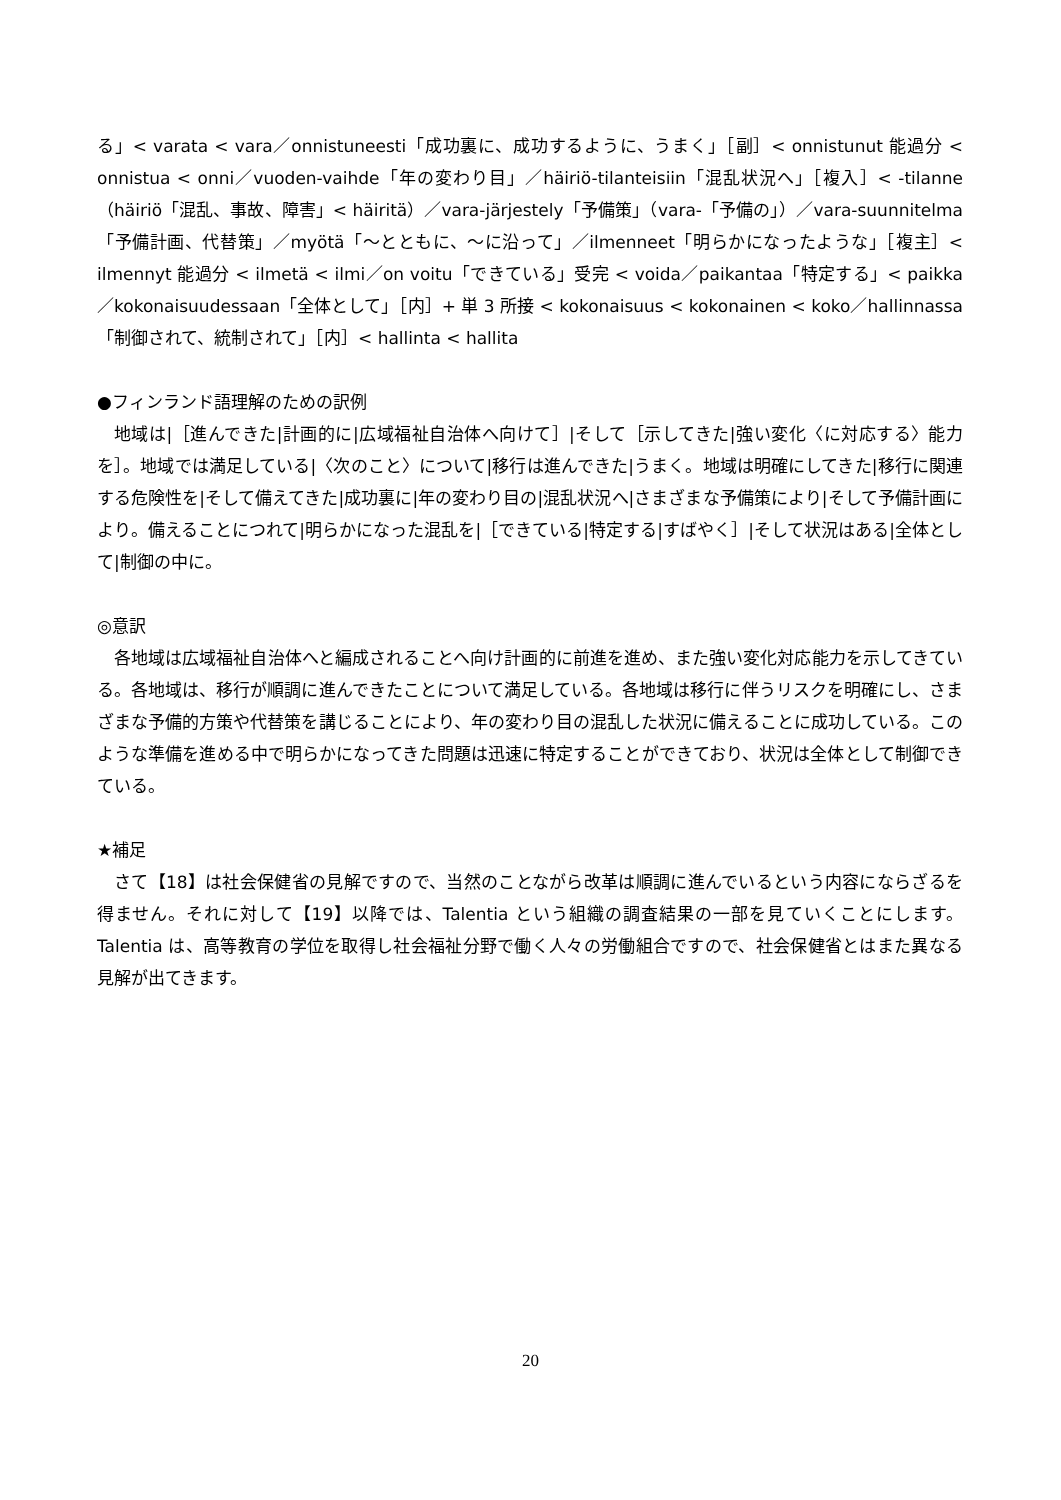る」< varata < vara／onnistuneesti「成功裏に、成功するように、うまく」［副］< onnistunut 能過分 < onnistua < onni／vuoden-vaihde「年の変わり目」／häiriö-tilanteisiin「混乱状況へ」［複入］< -tilanne（häiriö「混乱、事故、障害」< häiritä）／vara-järjestely「予備策」（vara-「予備の」）／vara-suunnitelma「予備計画、代替策」／myötä「～とともに、～に沿って」／ilmenneet「明らかになったような」［複主］< ilmennyt 能過分 < ilmetä < ilmi／on voitu「できている」受完 < voida／paikantaa「特定する」< paikka／kokonaisuudessaan「全体として」［内］+ 単 3 所接 < kokonaisuus < kokonainen < koko／hallinnassa「制御されて、統制されて」［内］< hallinta < hallita
●フィンランド語理解のための訳例
地域は|［進んできた|計画的に|広域福祉自治体へ向けて］|そして［示してきた|強い変化〈に対応する〉能力を］。地域では満足している|〈次のこと〉について|移行は進んできた|うまく。地域は明確にしてきた|移行に関連する危険性を|そして備えてきた|成功裏に|年の変わり目の|混乱状況へ|さまざまな予備策により|そして予備計画により。備えることにつれて|明らかになった混乱を|［できている|特定する|すばやく］|そして状況はある|全体として|制御の中に。
◎意訳
各地域は広域福祉自治体へと編成されることへ向け計画的に前進を進め、また強い変化対応能力を示してきている。各地域は、移行が順調に進んできたことについて満足している。各地域は移行に伴うリスクを明確にし、さまざまな予備的方策や代替策を講じることにより、年の変わり目の混乱した状況に備えることに成功している。このような準備を進める中で明らかになってきた問題は迅速に特定することができており、状況は全体として制御できている。
★補足
さて【18】は社会保健省の見解ですので、当然のことながら改革は順調に進んでいるという内容にならざるを得ません。それに対して【19】以降では、Talentia という組織の調査結果の一部を見ていくことにします。Talentia は、高等教育の学位を取得し社会福祉分野で働く人々の労働組合ですので、社会保健省とはまた異なる見解が出てきます。
20